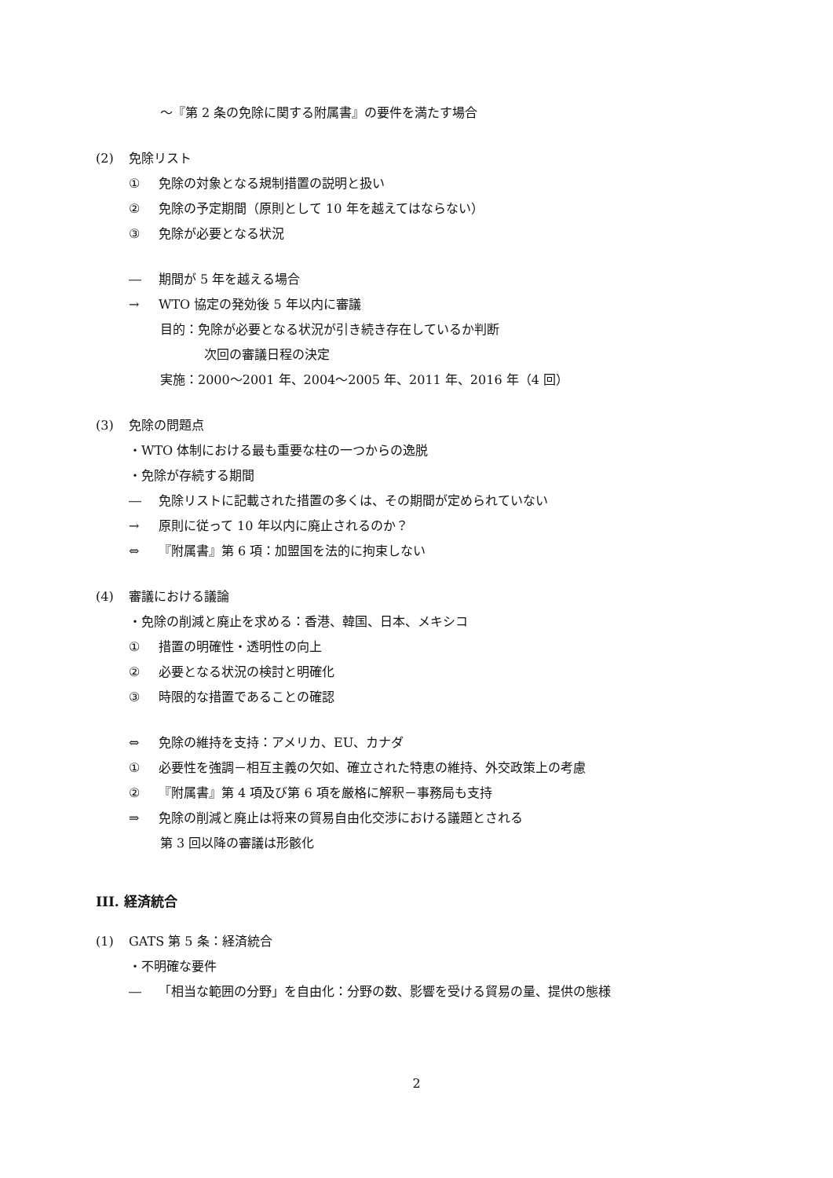～『第 2 条の免除に関する附属書』の要件を満たす場合
(2) 免除リスト
① 免除の対象となる規制措置の説明と扱い
② 免除の予定期間（原則として 10 年を越えてはならない）
③ 免除が必要となる状況
― 期間が 5 年を越える場合
→ WTO 協定の発効後 5 年以内に審議
目的：免除が必要となる状況が引き続き存在しているか判断
次回の審議日程の決定
実施：2000～2001 年、2004～2005 年、2011 年、2016 年（4 回）
(3) 免除の問題点
・WTO 体制における最も重要な柱の一つからの逸脱
・免除が存続する期間
― 免除リストに記載された措置の多くは、その期間が定められていない
→ 原則に従って 10 年以内に廃止されるのか？
⇔ 『附属書』第 6 項：加盟国を法的に拘束しない
(4) 審議における議論
・免除の削減と廃止を求める：香港、韓国、日本、メキシコ
① 措置の明確性・透明性の向上
② 必要となる状況の検討と明確化
③ 時限的な措置であることの確認
⇔ 免除の維持を支持：アメリカ、EU、カナダ
① 必要性を強調－相互主義の欠如、確立された特恵の維持、外交政策上の考慮
② 『附属書』第 4 項及び第 6 項を厳格に解釈－事務局も支持
⇒ 免除の削減と廃止は将来の貿易自由化交渉における議題とされる
第 3 回以降の審議は形骸化
III. 経済統合
(1) GATS 第 5 条：経済統合
・不明確な要件
― 「相当な範囲の分野」を自由化：分野の数、影響を受ける貿易の量、提供の態様
2